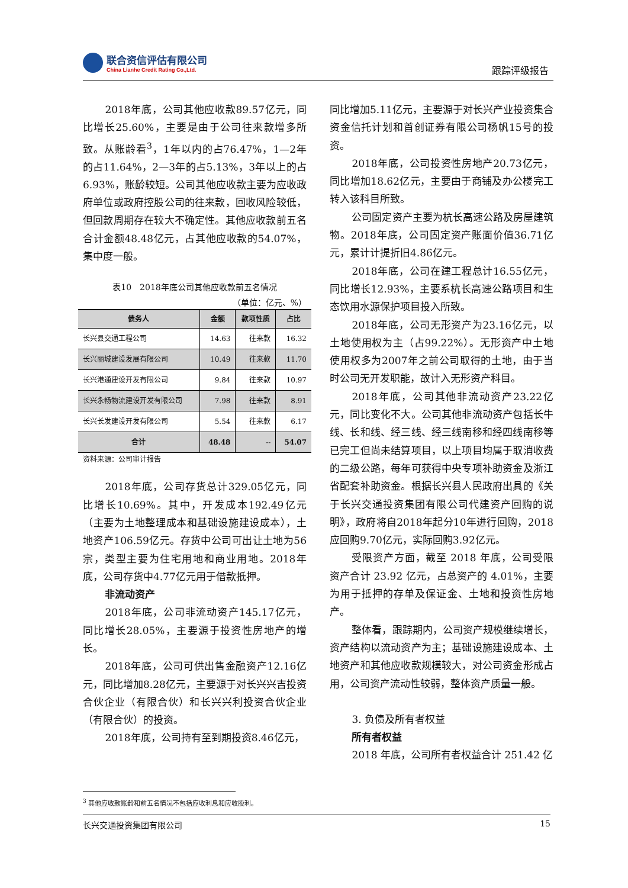联合资信评估有限公司
China Lianhe Credit Rating Co.,Ltd.
跟踪评级报告
2018年底，公司其他应收款89.57亿元，同比增长25.60%，主要是由于公司往来款增多所致。从账龄看<sup>3</sup>，1年以内的占76.47%，1—2年的占11.64%，2—3年的占5.13%，3年以上的占6.93%，账龄较短。公司其他应收款主要为应收政府单位或政府控股公司的往来款，回收风险较低，但回款周期存在较大不确定性。其他应收款前五名合计金额48.48亿元，占其他应收款的54.07%，集中度一般。
表10　2018年底公司其他应收款前五名情况
（单位：亿元、%）
| 债务人 | 金额 | 款项性质 | 占比 |
| --- | --- | --- | --- |
| 长兴县交通工程公司 | 14.63 | 往来款 | 16.32 |
| 长兴丽城建设发展有限公司 | 10.49 | 往来款 | 11.70 |
| 长兴港通建设开发有限公司 | 9.84 | 往来款 | 10.97 |
| 长兴永畅物流建设开发有限公司 | 7.98 | 往来款 | 8.91 |
| 长兴长发建设开发有限公司 | 5.54 | 往来款 | 6.17 |
| 合计 | 48.48 | -- | 54.07 |
资料来源：公司审计报告
2018年底，公司存货总计329.05亿元，同比增长10.69%。其中，开发成本192.49亿元（主要为土地整理成本和基础设施建设成本），土地资产106.59亿元。存货中公司可出让土地为56宗，类型主要为住宅用地和商业用地。2018年底，公司存货中4.77亿元用于借款抵押。
非流动资产
2018年底，公司非流动资产145.17亿元，同比增长28.05%，主要源于投资性房地产的增长。
2018年底，公司可供出售金融资产12.16亿元，同比增加8.28亿元，主要源于对长兴兴吉投资合伙企业（有限合伙）和长兴兴利投资合伙企业（有限合伙）的投资。
2018年底，公司持有至到期投资8.46亿元，
同比增加5.11亿元，主要源于对长兴产业投资集合资金信托计划和首创证券有限公司杨帆15号的投资。
2018年底，公司投资性房地产20.73亿元，同比增加18.62亿元，主要由于商铺及办公楼完工转入该科目所致。
公司固定资产主要为杭长高速公路及房屋建筑物。2018年底，公司固定资产账面价值36.71亿元，累计计提折旧4.86亿元。
2018年底，公司在建工程总计16.55亿元，同比增长12.93%，主要系杭长高速公路项目和生态饮用水源保护项目投入所致。
2018年底，公司无形资产为23.16亿元，以土地使用权为主（占99.22%）。无形资产中土地使用权多为2007年之前公司取得的土地，由于当时公司无开发职能，故计入无形资产科目。
2018年底，公司其他非流动资产23.22亿元，同比变化不大。公司其他非流动资产包括长牛线、长和线、经三线、经三线南移和经四线南移等已完工但尚未结算项目，以上项目均属于取消收费的二级公路，每年可获得中央专项补助资金及浙江省配套补助资金。根据长兴县人民政府出具的《关于长兴交通投资集团有限公司代建资产回购的说明》，政府将自2018年起分10年进行回购，2018应回购9.70亿元，实际回购3.92亿元。
受限资产方面，截至 2018 年底，公司受限资产合计 23.92 亿元，占总资产的 4.01%，主要为用于抵押的存单及保证金、土地和投资性房地产。
整体看，跟踪期内，公司资产规模继续增长，资产结构以流动资产为主；基础设施建设成本、土地资产和其他应收款规模较大，对公司资金形成占用，公司资产流动性较弱，整体资产质量一般。
3. 负债及所有者权益
所有者权益
2018 年底，公司所有者权益合计 251.42 亿
<sup>3</sup> 其他应收款账龄和前五名情况不包括应收利息和应收股利。
长兴交通投资集团有限公司 15